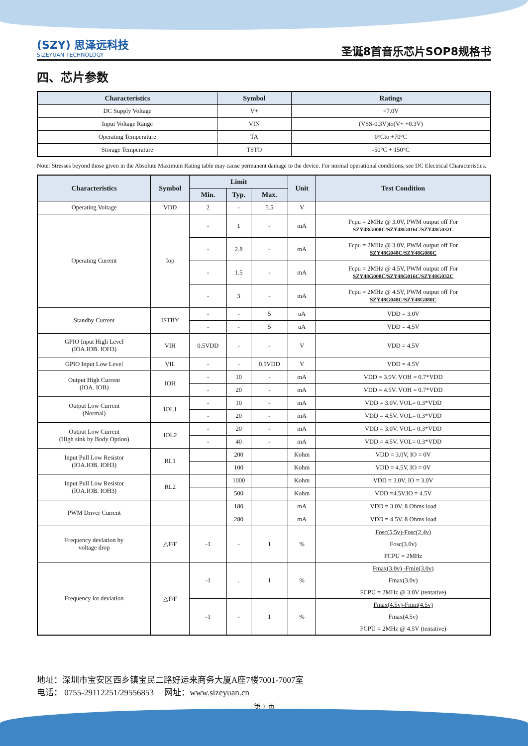(SZY) 思泽远科技
SIZEYUAN TECHNOLOGY
圣诞8首音乐芯片SOP8规格书
四、芯片参数
| Characteristics | Symbol | Ratings |
| --- | --- | --- |
| DC Supply Voltage | V+ | <7.0V |
| Input Voltage Range | VIN | (VSS-0.3V)to(V+ +0.3V) |
| Operating Temperature | TA | 0°Cto +70°C |
| Storage Temperature | TSTO | -50°C + 150°C |
Note: Stresses beyond those given in the Absolute Maximum Rating table may cause permanent damage to the device. For normal operational conditions, see DC Electrical Characteristics.
| Characteristics | Symbol | Limit | | | Unit | Test Condition |
| --- | --- | --- | --- | --- | --- | --- |
| | | Min. | Typ. | Max. | | |
| Operating Voltage | VDD | 2 | - | 5.5 | V | |
| Operating Current | Iop | - | 1 | - | mA | Fcpu = 2MHz @ 3.0V, PWM output off For SZY48G008C/SZY48G016C/SZY48G032C |
| | | - | 2.8 | - | mA | Fcpu = 2MHz @ 3.0V, PWM output off For SZY48G048C/SZY48G080C |
| | | - | 1.5 | - | mA | Fcpu = 2MHz @ 4.5V, PWM output off For SZY48G008C/SZY48G016C/SZY48G032C |
| | | - | 3 | - | mA | Fcpu = 2MHz @ 4.5V, PWM output off For SZY48G048C/SZY48G080C |
| Standby Current | ISTBY | - | - | 5 | uA | VDD = 3.0V |
| | | - | - | 5 | uA | VDD = 4.5V |
| GPIO Input High Level (IOA.IOB. IOH3) | VIH | 0.5VDD | - | - | V | VDD = 4.5V |
| GPIO Input Low Level | VIL | - | - | 0.5VDD | V | VDD = 4.5V |
| Output High Current (IOA. IOB) | IOH | - | 10 | - | mA | VDD = 3.0V. VOH = 0.7*VDD |
| | | - | 20 | - | mA | VDD = 4.5V. VOH = 0.7*VDD |
| Output Low Current (Normal) | IOL1 | - | 10 | - | mA | VDD = 3.0V. VOL= 0.3*VDD |
| | | - | 20 | - | mA | VDD = 4.5V. VOL= 0.3*VDD |
| Output Low Current (High sink by Body Option) | IOL2 | - | 20 | - | mA | VDD = 3.0V. VOL= 0.3*VDD |
| | | - | 40 | - | mA | VDD = 4.5V. VOL= 0.3*VDD |
| Input Pull Low Resistor (IOA.IOB. IOH3) | RL1 | | 200 | | Kohm | VDD = 3.0V, IO = 0V |
| | | | 100 | | Kohm | VDD = 4.5V, IO = 0V |
| Input Pull Low Resistor (IOA.IOB. IOH3) | RL2 | | 1000 | | Kohm | VDD = 3.0V. IO = 3.0V |
| | | | 500 | | Kohm | VDD =4.5V.IO = 4.5V |
| PWM Driver Current | | | 180 | | mA | VDD = 3.0V. 8 Ohms load |
| | | | 280 | | mA | VDD = 4.5V. 8 Ohms load |
| Frequency deviation by voltage drop | △F/F | -1 | - | 1 | % | Fosc(5.5v)-Fosc(2.4v) Fosc(3.0v) FCPU = 2MHz |
| Frequency lot deviation | △F/F | -1 | . | 1 | % | Fmax(3.0v) -Fmin(3.0v) Fmax(3.0v) FCPU = 2MHz @ 3.0V (tentative) |
| | | -1 | - | 1 | % | Fmax(4.5v)-Fmin(4.5v) Fmax(4.5v) FCPU = 2MHz @ 4.5V (tentative) |
地址：深圳市宝安区西乡镇宝民二路好运来商务大厦A座7楼7001-7007室
电话： 0755-29112251/29556853 网址：www.sizeyuan.cn
第 2 页